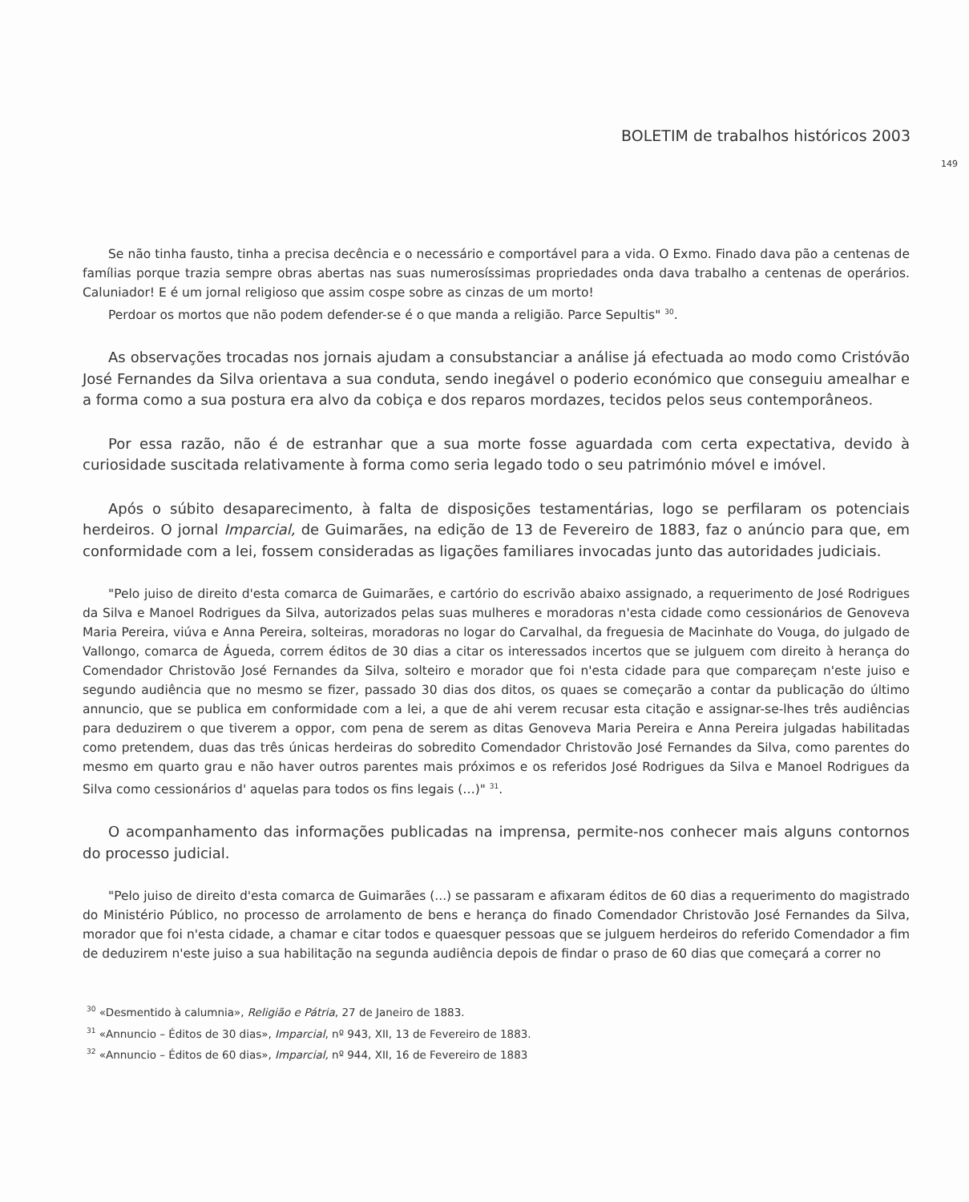BOLETIM de trabalhos históricos 2003
149
Se não tinha fausto, tinha a precisa decência e o necessário e comportável para a vida. O Exmo. Finado dava pão a centenas de famílias porque trazia sempre obras abertas nas suas numerosíssimas propriedades onda dava trabalho a centenas de operários. Caluniador! E é um jornal religioso que assim cospe sobre as cinzas de um morto!
Perdoar os mortos que não podem defender-se é o que manda a religião. Parce Sepultis" <sup>30</sup>.
As observações trocadas nos jornais ajudam a consubstanciar a análise já efectuada ao modo como Cristóvão José Fernandes da Silva orientava a sua conduta, sendo inegável o poderio económico que conseguiu amealhar e a forma como a sua postura era alvo da cobiça e dos reparos mordazes, tecidos pelos seus contemporâneos.
Por essa razão, não é de estranhar que a sua morte fosse aguardada com certa expectativa, devido à curiosidade suscitada relativamente à forma como seria legado todo o seu património móvel e imóvel.
Após o súbito desaparecimento, à falta de disposições testamentárias, logo se perfilaram os potenciais herdeiros. O jornal Imparcial, de Guimarães, na edição de 13 de Fevereiro de 1883, faz o anúncio para que, em conformidade com a lei, fossem consideradas as ligações familiares invocadas junto das autoridades judiciais.
"Pelo juiso de direito d'esta comarca de Guimarães, e cartório do escrivão abaixo assignado, a requerimento de José Rodrigues da Silva e Manoel Rodrigues da Silva, autorizados pelas suas mulheres e moradoras n'esta cidade como cessionários de Genoveva Maria Pereira, viúva e Anna Pereira, solteiras, moradoras no logar do Carvalhal, da freguesia de Macinhate do Vouga, do julgado de Vallongo, comarca de Águeda, correm éditos de 30 dias a citar os interessados incertos que se julguem com direito à herança do Comendador Christovão José Fernandes da Silva, solteiro e morador que foi n'esta cidade para que compareçam n'este juiso e segundo audiência que no mesmo se fizer, passado 30 dias dos ditos, os quaes se começarão a contar da publicação do último annuncio, que se publica em conformidade com a lei, a que de ahi verem recusar esta citação e assignar-se-lhes três audiências para deduzirem o que tiverem a oppor, com pena de serem as ditas Genoveva Maria Pereira e Anna Pereira julgadas habilitadas como pretendem, duas das três únicas herdeiras do sobredito Comendador Christovão José Fernandes da Silva, como parentes do mesmo em quarto grau e não haver outros parentes mais próximos e os referidos José Rodrigues da Silva e Manoel Rodrigues da Silva como cessionários d' aquelas para todos os fins legais (…)" <sup>31</sup>.
O acompanhamento das informações publicadas na imprensa, permite-nos conhecer mais alguns contornos do processo judicial.
"Pelo juiso de direito d'esta comarca de Guimarães (...) se passaram e afixaram éditos de 60 dias a requerimento do magistrado do Ministério Público, no processo de arrolamento de bens e herança do finado Comendador Christovão José Fernandes da Silva, morador que foi n'esta cidade, a chamar e citar todos e quaesquer pessoas que se julguem herdeiros do referido Comendador a fim de deduzirem n'este juiso a sua habilitação na segunda audiência depois de findar o praso de 60 dias que começará a correr no
<sup>30</sup> «Desmentido à calumnia», Religião e Pátria, 27 de Janeiro de 1883.
<sup>31</sup> «Annuncio – Éditos de 30 dias», Imparcial, nº 943, XII, 13 de Fevereiro de 1883.
<sup>32</sup> «Annuncio – Éditos de 60 dias», Imparcial, nº 944, XII, 16 de Fevereiro de 1883